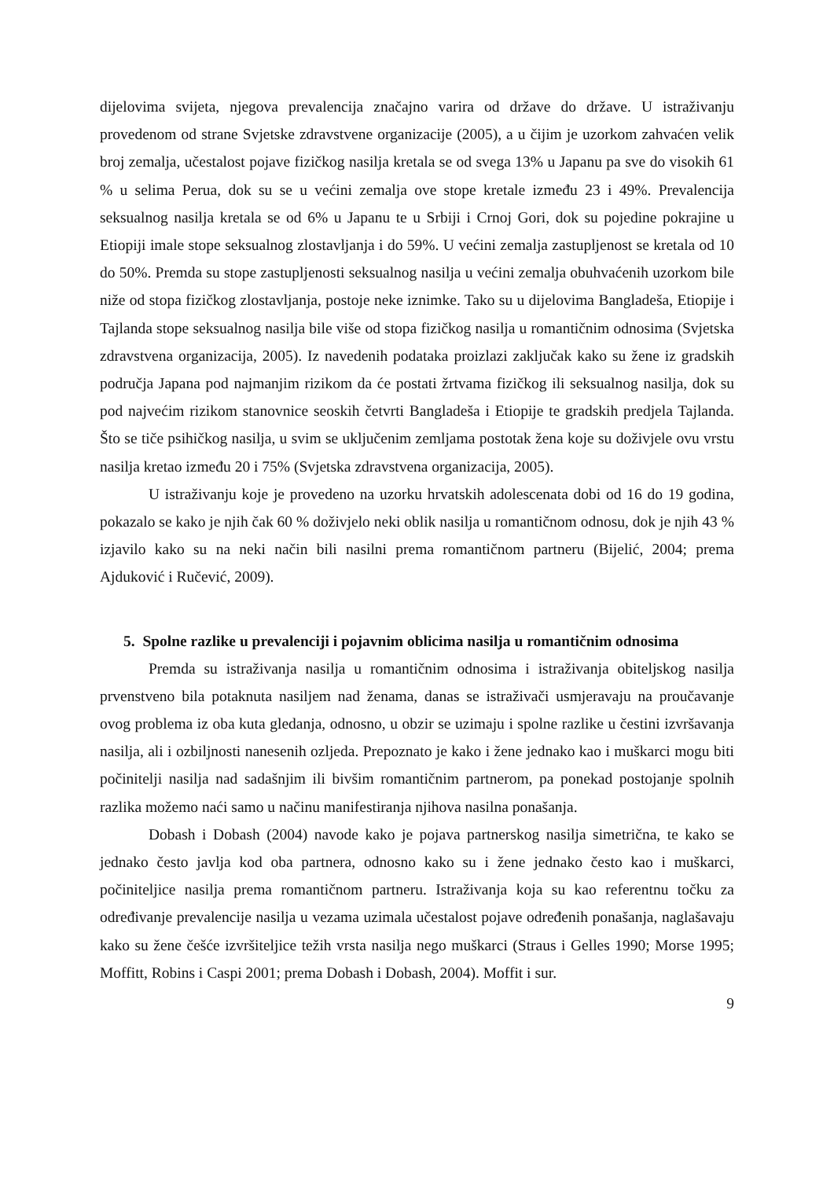dijelovima svijeta, njegova prevalencija značajno varira od države do države. U istraživanju provedenom od strane Svjetske zdravstvene organizacije (2005), a u čijim je uzorkom zahvaćen velik broj zemalja, učestalost pojave fizičkog nasilja kretala se od svega 13% u Japanu pa sve do visokih 61 % u selima Perua, dok su se u većini zemalja ove stope kretale između 23 i 49%. Prevalencija seksualnog nasilja kretala se od 6% u Japanu te u Srbiji i Crnoj Gori, dok su pojedine pokrajine u Etiopiji imale stope seksualnog zlostavljanja i do 59%. U većini zemalja zastupljenost se kretala od 10 do 50%. Premda su stope zastupljenosti seksualnog nasilja u većini zemalja obuhvaćenih uzorkom bile niže od stopa fizičkog zlostavljanja, postoje neke iznimke. Tako su u dijelovima Bangladeša, Etiopije i Tajlanda stope seksualnog nasilja bile više od stopa fizičkog nasilja u romantičnim odnosima (Svjetska zdravstvena organizacija, 2005). Iz navedenih podataka proizlazi zaključak kako su žene iz gradskih područja Japana pod najmanjim rizikom da će postati žrtvama fizičkog ili seksualnog nasilja, dok su pod najvećim rizikom stanovnice seoskih četvrti Bangladeša i Etiopije te gradskih predjela Tajlanda. Što se tiče psihičkog nasilja, u svim se uključenim zemljama postotak žena koje su doživjele ovu vrstu nasilja kretao između 20 i 75% (Svjetska zdravstvena organizacija, 2005).
U istraživanju koje je provedeno na uzorku hrvatskih adolescenata dobi od 16 do 19 godina, pokazalo se kako je njih čak 60 % doživjelo neki oblik nasilja u romantičnom odnosu, dok je njih 43 % izjavilo kako su na neki način bili nasilni prema romantičnom partneru (Bijelić, 2004; prema Ajduković i Ručević, 2009).
5. Spolne razlike u prevalenciji i pojavnim oblicima nasilja u romantičnim odnosima
Premda su istraživanja nasilja u romantičnim odnosima i istraživanja obiteljskog nasilja prvenstveno bila potaknuta nasiljem nad ženama, danas se istraživači usmjeravaju na proučavanje ovog problema iz oba kuta gledanja, odnosno, u obzir se uzimaju i spolne razlike u čestini izvršavanja nasilja, ali i ozbiljnosti nanesenih ozljeda. Prepoznato je kako i žene jednako kao i muškarci mogu biti počinitelji nasilja nad sadašnjim ili bivšim romantičnim partnerom, pa ponekad postojanje spolnih razlika možemo naći samo u načinu manifestiranja njihova nasilna ponašanja.
Dobash i Dobash (2004) navode kako je pojava partnerskog nasilja simetrična, te kako se jednako često javlja kod oba partnera, odnosno kako su i žene jednako često kao i muškarci, počiniteljice nasilja prema romantičnom partneru. Istraživanja koja su kao referentnu točku za određivanje prevalencije nasilja u vezama uzimala učestalost pojave određenih ponašanja, naglašavaju kako su žene češće izvršiteljice težih vrsta nasilja nego muškarci (Straus i Gelles 1990; Morse 1995; Moffitt, Robins i Caspi 2001; prema Dobash i Dobash, 2004). Moffit i sur.
9